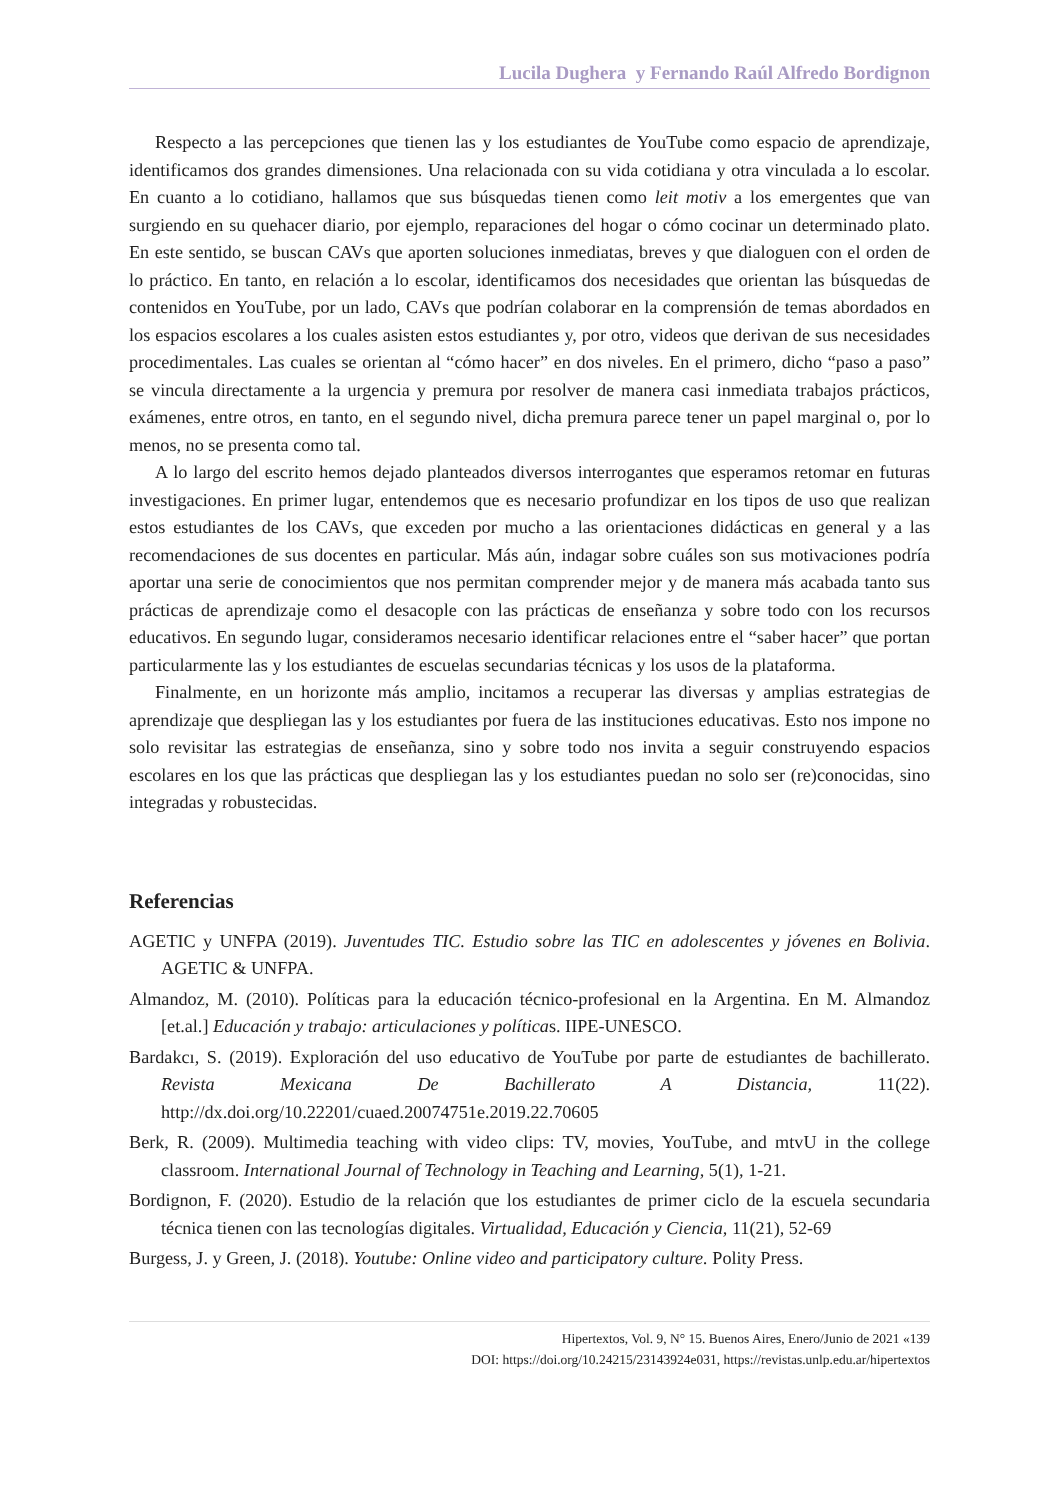Lucila Dughera y Fernando Raúl Alfredo Bordignon
Respecto a las percepciones que tienen las y los estudiantes de YouTube como espacio de aprendizaje, identificamos dos grandes dimensiones. Una relacionada con su vida cotidiana y otra vinculada a lo escolar. En cuanto a lo cotidiano, hallamos que sus búsquedas tienen como leit motiv a los emergentes que van surgiendo en su quehacer diario, por ejemplo, reparaciones del hogar o cómo cocinar un determinado plato. En este sentido, se buscan CAVs que aporten soluciones inmediatas, breves y que dialoguen con el orden de lo práctico. En tanto, en relación a lo escolar, identificamos dos necesidades que orientan las búsquedas de contenidos en YouTube, por un lado, CAVs que podrían colaborar en la comprensión de temas abordados en los espacios escolares a los cuales asisten estos estudiantes y, por otro, videos que derivan de sus necesidades procedimentales. Las cuales se orientan al “cómo hacer” en dos niveles. En el primero, dicho “paso a paso” se vincula directamente a la urgencia y premura por resolver de manera casi inmediata trabajos prácticos, exámenes, entre otros, en tanto, en el segundo nivel, dicha premura parece tener un papel marginal o, por lo menos, no se presenta como tal.
A lo largo del escrito hemos dejado planteados diversos interrogantes que esperamos retomar en futuras investigaciones. En primer lugar, entendemos que es necesario profundizar en los tipos de uso que realizan estos estudiantes de los CAVs, que exceden por mucho a las orientaciones didácticas en general y a las recomendaciones de sus docentes en particular. Más aún, indagar sobre cuáles son sus motivaciones podría aportar una serie de conocimientos que nos permitan comprender mejor y de manera más acabada tanto sus prácticas de aprendizaje como el desacople con las prácticas de enseñanza y sobre todo con los recursos educativos. En segundo lugar, consideramos necesario identificar relaciones entre el “saber hacer” que portan particularmente las y los estudiantes de escuelas secundarias técnicas y los usos de la plataforma.
Finalmente, en un horizonte más amplio, incitamos a recuperar las diversas y amplias estrategias de aprendizaje que despliegan las y los estudiantes por fuera de las instituciones educativas. Esto nos impone no solo revisitar las estrategias de enseñanza, sino y sobre todo nos invita a seguir construyendo espacios escolares en los que las prácticas que despliegan las y los estudiantes puedan no solo ser (re)conocidas, sino integradas y robustecidas.
Referencias
AGETIC y UNFPA (2019). Juventudes TIC. Estudio sobre las TIC en adolescentes y jóvenes en Bolivia. AGETIC & UNFPA.
Almandoz, M. (2010). Políticas para la educación técnico-profesional en la Argentina. En M. Almandoz [et.al.] Educación y trabajo: articulaciones y políticas. IIPE-UNESCO.
Bardakcı, S. (2019). Exploración del uso educativo de YouTube por parte de estudiantes de bachillerato. Revista Mexicana De Bachillerato A Distancia, 11(22). http://dx.doi.org/10.22201/cuaed.20074751e.2019.22.70605
Berk, R. (2009). Multimedia teaching with video clips: TV, movies, YouTube, and mtvU in the college classroom. International Journal of Technology in Teaching and Learning, 5(1), 1-21.
Bordignon, F. (2020). Estudio de la relación que los estudiantes de primer ciclo de la escuela secundaria técnica tienen con las tecnologías digitales. Virtualidad, Educación y Ciencia, 11(21), 52-69
Burgess, J. y Green, J. (2018). Youtube: Online video and participatory culture. Polity Press.
Hipertextos, Vol. 9, N° 15. Buenos Aires, Enero/Junio de 2021 «139
DOI: https://doi.org/10.24215/23143924e031, https://revistas.unlp.edu.ar/hipertextos